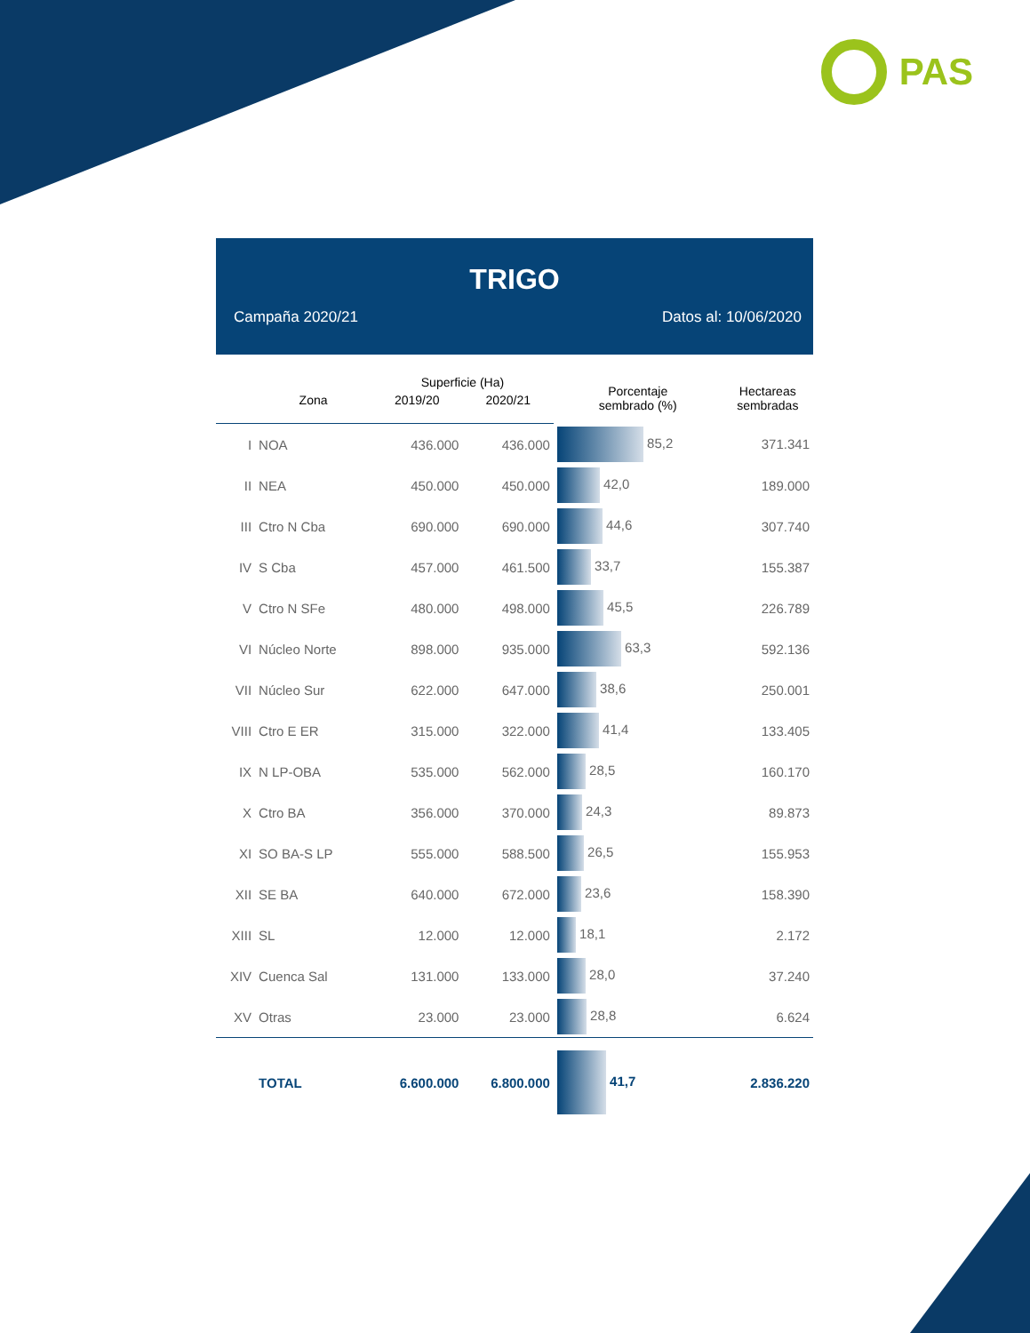PAS
TRIGO
Campaña 2020/21 Datos al: 10/06/2020
| | | Superficie (Ha) | | Porcentaje sembrado (%) | Hectareas sembradas |
| --- | --- | --- | --- | --- | --- |
| | Zona | 2019/20 | 2020/21 | | |
| I | NOA | 436.000 | 436.000 | 85,2 | 371.341 |
| II | NEA | 450.000 | 450.000 | 42,0 | 189.000 |
| III | Ctro N Cba | 690.000 | 690.000 | 44,6 | 307.740 |
| IV | S Cba | 457.000 | 461.500 | 33,7 | 155.387 |
| V | Ctro N SFe | 480.000 | 498.000 | 45,5 | 226.789 |
| VI | Núcleo Norte | 898.000 | 935.000 | 63,3 | 592.136 |
| VII | Núcleo Sur | 622.000 | 647.000 | 38,6 | 250.001 |
| VIII | Ctro E ER | 315.000 | 322.000 | 41,4 | 133.405 |
| IX | N LP-OBA | 535.000 | 562.000 | 28,5 | 160.170 |
| X | Ctro BA | 356.000 | 370.000 | 24,3 | 89.873 |
| XI | SO BA-S LP | 555.000 | 588.500 | 26,5 | 155.953 |
| XII | SE BA | 640.000 | 672.000 | 23,6 | 158.390 |
| XIII | SL | 12.000 | 12.000 | 18,1 | 2.172 |
| XIV | Cuenca Sal | 131.000 | 133.000 | 28,0 | 37.240 |
| XV | Otras | 23.000 | 23.000 | 28,8 | 6.624 |
| | TOTAL | 6.600.000 | 6.800.000 | 41,7 | 2.836.220 |